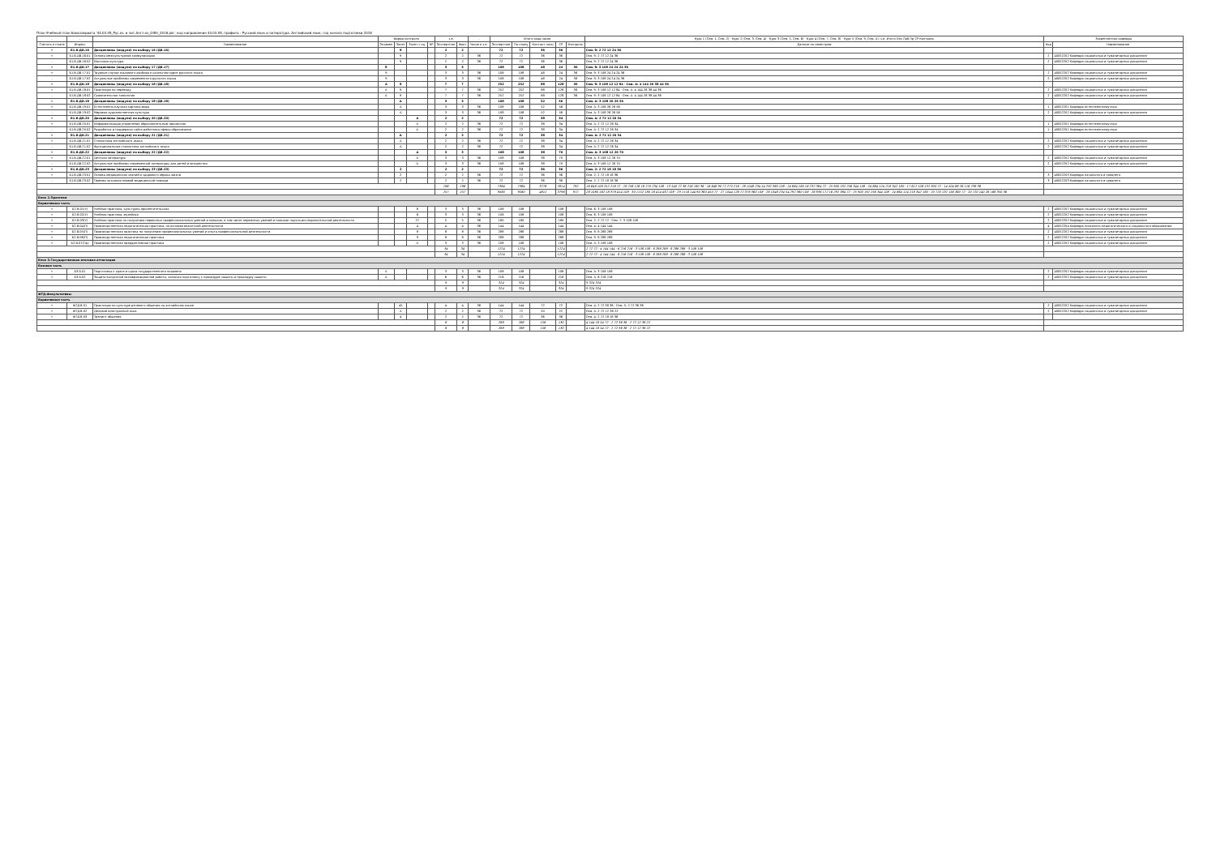План Учебный план бакалавриата '44.03.05_Рус.яз. и лит.Англ.яз_ОФО_2018.plx', код направления 44.03.05, профиль : Русский язык и литература. Английский язык, год начала подготовки 2018
| - | - | - | Форма контроля | | | | з.е. | | - | Итого акад.часов | | | | | Курс 1 (Сем. 1, Сем. 2) · Курс 2 (Сем. 3, Сем. 4) · Курс 3 (Сем. 5, Сем. 6) · Курс 4 (Сем. 7, Сем. 8) · Курс 5 (Сем. 9, Сем. А): з.е. Итого Лек Лаб Пр СР Контроль | Закрепленная кафедра | |
| --- | --- | --- | --- | --- | --- | --- | --- | --- | --- | --- | --- | --- | --- | --- | --- | --- | --- |
| Считать в плане | Индекс | Наименование | Экзамен | Зачет | Зачет с оц. | КР | Экспертное | Факт | Часов в з.е. | Экспертное | По плану | Контакт часы | СР | Контроль | Данные по семестрам | Код | Наименование |
| + | Б1.В.ДВ.16 | Дисциплины (модули) по выбору 16 (ДВ.16) | | 9 | | | 2 | 2 | | 72 | 72 | 36 | 36 | | Сем. 9: 2 72 12 24 36 | | |
| + | Б1.В.ДВ.16.01 | Основы межкультурной коммуникации | | 9 | | | 2 | 2 | 36 | 72 | 72 | 36 | 36 | | Сем. 9: 2 72 12 24 36 | 2 | 40052202 Кафедра социальных и гуманитарных дисциплин |
| - | Б1.В.ДВ.16.02 | Массовая культура | | 9 | | | 2 | 2 | 36 | 72 | 72 | 36 | 36 | | Сем. 9: 2 72 12 24 36 | 2 | 40052202 Кафедра социальных и гуманитарных дисциплин |
| + | Б1.В.ДВ.17 | Дисциплины (модули) по выбору 17 (ДВ.17) | 9 | | | | 3 | 3 | | 108 | 108 | 48 | 24 | 36 | Сем. 9: 3 108 24 24 24 36 | | |
| + | Б1.В.ДВ.17.01 | Трудные случаи языкового разбора в школьном курсе русского языка | 9 | | | | 3 | 3 | 36 | 108 | 108 | 48 | 24 | 36 | Сем. 9: 3 108 24 24 24 36 | 2 | 40052202 Кафедра социальных и гуманитарных дисциплин |
| - | Б1.В.ДВ.17.02 | Актуальные проблемы современного русского языка | 9 | | | | 3 | 3 | 36 | 108 | 108 | 48 | 24 | 36 | Сем. 9: 3 108 24 24 24 36 | 2 | 40052202 Кафедра социальных и гуманитарных дисциплин |
| + | Б1.В.ДВ.18 | Дисциплины (модули) по выбору 18 (ДВ.18) | А | 9 | | | 7 | 7 | | 252 | 252 | 88 | 128 | 36 | Сем. 9: 3 108 12 12 84 · Сем. А: 4 144 26 38 44 36 | | |
| + | Б1.В.ДВ.18.01 | Практикум по переводу | А | 9 | | | 7 | 7 | 36 | 252 | 252 | 88 | 128 | 36 | Сем. 9: 3 108 12 12 84 · Сем. А: 4 144 26 38 44 36 | 2 | 40052202 Кафедра социальных и гуманитарных дисциплин |
| - | Б1.В.ДВ.18.02 | Сравнительная типология | А | 9 | | | 7 | 7 | 36 | 252 | 252 | 88 | 128 | 36 | Сем. 9: 3 108 12 12 84 · Сем. А: 4 144 26 38 44 36 | 2 | 40052202 Кафедра социальных и гуманитарных дисциплин |
| + | Б1.В.ДВ.19 | Дисциплины (модули) по выбору 19 (ДВ.19) | | А | | | 3 | 3 | | 108 | 108 | 52 | 56 | | Сем. А: 3 108 26 26 56 | | |
| + | Б1.В.ДВ.19.01 | Естественно-научная картина мира | | А | | | 3 | 3 | 36 | 108 | 108 | 52 | 56 | | Сем. А: 3 108 26 26 56 | 1 | 40052201 Кафедра естественнонаучных |
| - | Б1.В.ДВ.19.02 | Мировая художественная культура | | А | | | 3 | 3 | 36 | 108 | 108 | 52 | 56 | | Сем. А: 3 108 26 26 56 | 2 | 40052202 Кафедра социальных и гуманитарных дисциплин |
| + | Б1.В.ДВ.20 | Дисциплины (модули) по выбору 20 (ДВ.20) | | | А | | 2 | 2 | | 72 | 72 | 38 | 34 | | Сем. А: 2 72 12 26 34 | | |
| + | Б1.В.ДВ.20.01 | Информатизация управления образовательным процессом | | | А | | 2 | 2 | 36 | 72 | 72 | 38 | 34 | | Сем. А: 2 72 12 26 34 | 1 | 40052201 Кафедра естественнонаучных |
| - | Б1.В.ДВ.20.02 | Разработка и поддержка сайта работника сферы образования | | | А | | 2 | 2 | 36 | 72 | 72 | 38 | 34 | | Сем. А: 2 72 12 26 34 | 1 | 40052201 Кафедра естественнонаучных |
| + | Б1.В.ДВ.21 | Дисциплины (модули) по выбору 21 (ДВ.21) | | А | | | 2 | 2 | | 72 | 72 | 38 | 34 | | Сем. А: 2 72 12 26 34 | | |
| + | Б1.В.ДВ.21.01 | Стилистика английского языка | | А | | | 2 | 2 | 36 | 72 | 72 | 38 | 34 | | Сем. А: 2 72 12 26 34 | 2 | 40052202 Кафедра социальных и гуманитарных дисциплин |
| - | Б1.В.ДВ.21.02 | Функциональная стилистика английского языка | | А | | | 2 | 2 | 36 | 72 | 72 | 38 | 34 | | Сем. А: 2 72 12 26 34 | 2 | 40052202 Кафедра социальных и гуманитарных дисциплин |
| + | Б1.В.ДВ.22 | Дисциплины (модули) по выбору 22 (ДВ.22) | | | А | | 3 | 3 | | 108 | 108 | 38 | 70 | | Сем. А: 3 108 12 26 70 | | |
| + | Б1.В.ДВ.22.01 | Детская литература | | | А | | 3 | 3 | 36 | 108 | 108 | 38 | 70 | | Сем. А: 3 108 12 26 70 | 2 | 40052202 Кафедра социальных и гуманитарных дисциплин |
| - | Б1.В.ДВ.22.02 | Актуальные проблемы современной литературы для детей и юношества | | | А | | 3 | 3 | 36 | 108 | 108 | 38 | 70 | | Сем. А: 3 108 12 26 70 | 2 | 40052202 Кафедра социальных и гуманитарных дисциплин |
| + | Б1.В.ДВ.23 | Дисциплины (модули) по выбору 23 (ДВ.23) | | 2 | | | 2 | 2 | | 72 | 72 | 36 | 36 | | Сем. 2: 2 72 18 18 36 | | |
| + | Б1.В.ДВ.23.01 | Основы медицинских знаний и здорового образа жизни | | 2 | | | 2 | 2 | 36 | 72 | 72 | 36 | 36 | | Сем. 2: 2 72 18 18 36 | 3 | 40052203 Кафедра начального и среднего |
| - | Б1.В.ДВ.23.02 | Приемы оказания первой медицинской помощи | | 2 | | | 2 | 2 | 36 | 72 | 72 | 36 | 36 | | Сем. 2: 2 72 18 18 36 | 3 | 40052203 Кафедра начального и среднего |
| | | | | | | | 196 | 196 | | 7384 | 7384 | 3778 | 2814 | 792 | 16 648 108 252 216 72 · 19 756 126 18 270 234 108 · 13 540 72 36 216 180 36 · 16 648 90 72 270 216 · 28 1048 234 54 292 360 108 · 24 864 160 16 232 384 72 · 25 900 192 256 344 108 · 24 864 124 218 342 180 · 17 612 108 132 300 72 · 14 504 88 26 116 238 36 | | |
| | | | | | | | 257 | 257 | | 9580 | 9580 | 4812 | 3796 | 972 | 28 1080 162 18 378 414 108 · 30 1152 180 18 414 432 108 · 29 1116 144 90 360 450 72 · 27 1044 126 72 378 360 108 · 28 1048 234 54 292 360 108 · 26 936 172 16 292 384 72 · 25 900 192 256 344 108 · 24 864 124 218 342 180 · 20 720 132 156 360 72 · 20 720 140 26 168 350 36 | | |
| Блок 2.Практики | | | | | | | | | | | | | | | | | |
| Вариативная часть | | | | | | | | | | | | | | | | | |
| + | Б2.В.01(У) | Учебная практика, культурно-просветительская | | | 6 | | 3 | 3 | 36 | 108 | 108 | | 108 | | Сем. 6: 3 108 108 | 2 | 40052202 Кафедра социальных и гуманитарных дисциплин |
| + | Б2.В.02(У) | Учебная практика, музейная | | | 6 | | 3 | 3 | 36 | 108 | 108 | | 108 | | Сем. 6: 3 108 108 | 2 | 40052202 Кафедра социальных и гуманитарных дисциплин |
| + | Б2.В.03(У) | Учебная практика по получению первичных профессиональных умений и навыков, в том числе первичных умений и навыков научно-исследовательской деятельности | | | 27 | | 5 | 5 | 36 | 180 | 180 | | 180 | | Сем. 2: 2 72 72 · Сем. 7: 3 108 108 | 2 | 40052202 Кафедра социальных и гуманитарных дисциплин |
| + | Б2.В.04(П) | Производственная педагогическая практика, по основам вожатской деятельности | | | 4 | | 4 | 4 | 36 | 144 | 144 | | 144 | | Сем. 4: 4 144 144 | 4 | 40052204 Кафедра психолого-педагогического и социального образования |
| + | Б2.В.05(П) | Производственная практика по получению профессиональных умений и опыта профессиональной деятельности | | | 8 | | 8 | 8 | 36 | 288 | 288 | | 288 | | Сем. 8: 8 288 288 | 2 | 40052202 Кафедра социальных и гуманитарных дисциплин |
| + | Б2.В.06(П) | Производственная педагогическая практика | | | 9 | | 8 | 8 | 36 | 288 | 288 | | 288 | | Сем. 9: 8 288 288 | 2 | 40052202 Кафедра социальных и гуманитарных дисциплин |
| + | Б2.В.07(Пд) | Производственная преддипломная практика | | | А | | 3 | 3 | 36 | 108 | 108 | | 108 | | Сем. А: 3 108 108 | 2 | 40052202 Кафедра социальных и гуманитарных дисциплин |
| | | | | | | | 34 | 34 | | 1224 | 1224 | | 1224 | | 2 72 72 · 4 144 144 · 6 216 216 · 3 108 108 · 8 288 288 · 8 288 288 · 3 108 108 | | |
| | | | | | | | 34 | 34 | | 1224 | 1224 | | 1224 | | 2 72 72 · 4 144 144 · 6 216 216 · 3 108 108 · 8 288 288 · 8 288 288 · 3 108 108 | | |
| Блок 3.Государственная итоговая аттестация | | | | | | | | | | | | | | | | | |
| Базовая часть | | | | | | | | | | | | | | | | | |
| + | Б3.Б.01 | Подготовка к сдаче и сдача государственного экзамена | А | | | | 3 | 3 | 36 | 108 | 108 | | 108 | | Сем. А: 3 108 108 | 2 | 40052202 Кафедра социальных и гуманитарных дисциплин |
| + | Б3.Б.02 | Защита выпускной квалификационной работы, включая подготовку к процедуре защиты и процедуру защиты | А | | | | 6 | 6 | 36 | 216 | 216 | | 216 | | Сем. А: 6 216 216 | 2 | 40052202 Кафедра социальных и гуманитарных дисциплин |
| | | | | | | | 9 | 9 | | 324 | 324 | | 324 | | 9 324 324 | | |
| | | | | | | | 9 | 9 | | 324 | 324 | | 324 | | 9 324 324 | | |
| ФТД.Факультативы | | | | | | | | | | | | | | | | | |
| Вариативная часть | | | | | | | | | | | | | | | | | |
| + | ФТД.В.01 | Практикум по культуре речевого общения на английском языке | | 45 | | | 4 | 4 | 36 | 144 | 144 | 72 | 72 | | Сем. 4: 2 72 36 36 · Сем. 5: 2 72 36 36 | 2 | 40052202 Кафедра социальных и гуманитарных дисциплин |
| + | ФТД.В.02 | Деловой иностранный язык | | А | | | 2 | 2 | 36 | 72 | 72 | 50 | 22 | | Сем. А: 2 72 12 38 22 | 2 | 40052202 Кафедра социальных и гуманитарных дисциплин |
| + | ФТД.В.03 | Тренинг общения | | 4 | | | 2 | 2 | 36 | 72 | 72 | 36 | 36 | | Сем. 4: 2 72 18 18 36 | | |
| | | | | | | | 8 | 8 | | 288 | 288 | 158 | 130 | | 4 144 18 54 72 · 2 72 36 36 · 2 72 12 38 22 | | |
| | | | | | | | 8 | 8 | | 288 | 288 | 158 | 130 | | 4 144 18 54 72 · 2 72 36 36 · 2 72 12 38 22 | | |